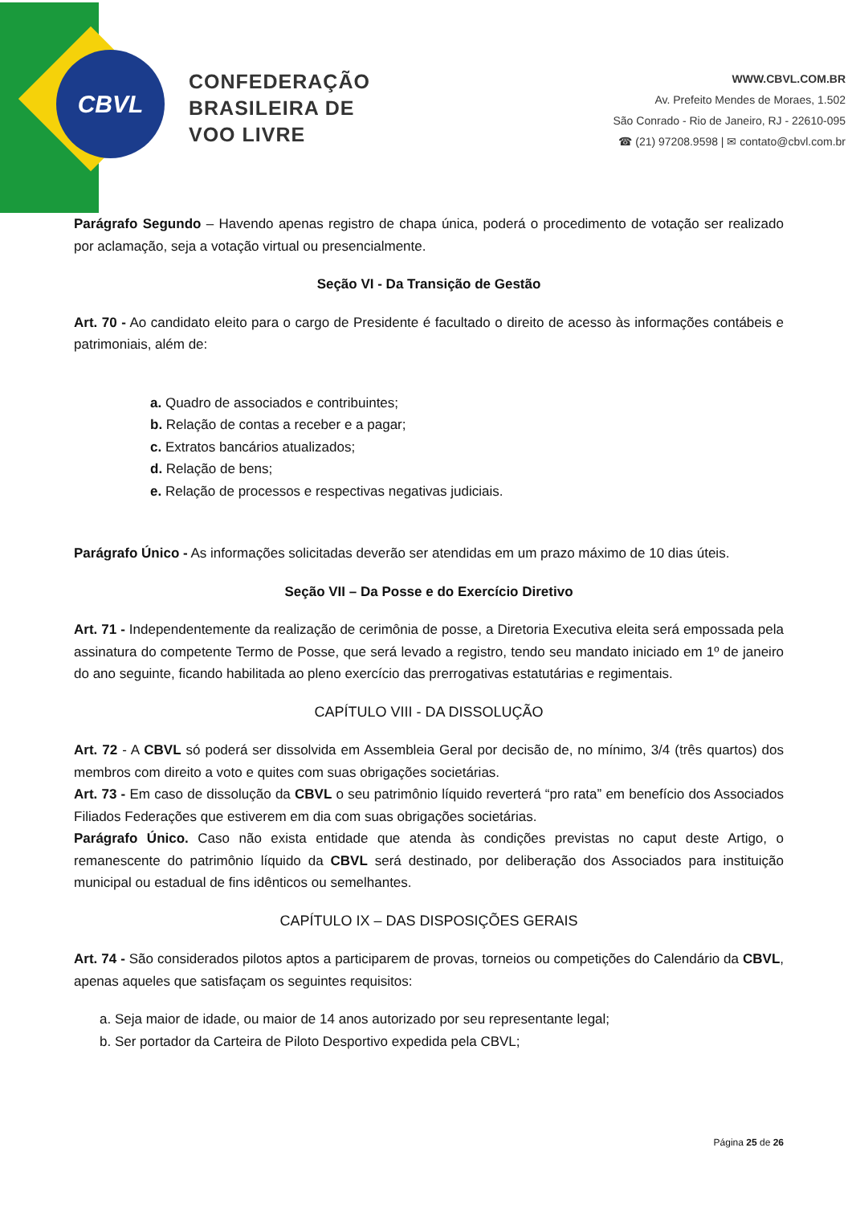CBVL
CONFEDERAÇÃO
BRASILEIRA DE
VOO LIVRE
WWW.CBVL.COM.BR
Av. Prefeito Mendes de Moraes, 1.502
São Conrado - Rio de Janeiro, RJ - 22610-095
☎ (21) 97208.9598 | ✉ contato@cbvl.com.br
Parágrafo Segundo – Havendo apenas registro de chapa única, poderá o procedimento de votação ser realizado por aclamação, seja a votação virtual ou presencialmente.
Seção VI - Da Transição de Gestão
Art. 70 - Ao candidato eleito para o cargo de Presidente é facultado o direito de acesso às informações contábeis e patrimoniais, além de:
a. Quadro de associados e contribuintes;
b. Relação de contas a receber e a pagar;
c. Extratos bancários atualizados;
d. Relação de bens;
e. Relação de processos e respectivas negativas judiciais.
Parágrafo Único - As informações solicitadas deverão ser atendidas em um prazo máximo de 10 dias úteis.
Seção VII – Da Posse e do Exercício Diretivo
Art. 71 - Independentemente da realização de cerimônia de posse, a Diretoria Executiva eleita será empossada pela assinatura do competente Termo de Posse, que será levado a registro, tendo seu mandato iniciado em 1º de janeiro do ano seguinte, ficando habilitada ao pleno exercício das prerrogativas estatutárias e regimentais.
CAPÍTULO VIII - DA DISSOLUÇÃO
Art. 72 - A CBVL só poderá ser dissolvida em Assembleia Geral por decisão de, no mínimo, 3/4 (três quartos) dos membros com direito a voto e quites com suas obrigações societárias.
Art. 73 - Em caso de dissolução da CBVL o seu patrimônio líquido reverterá “pro rata” em benefício dos Associados Filiados Federações que estiverem em dia com suas obrigações societárias.
Parágrafo Único. Caso não exista entidade que atenda às condições previstas no caput deste Artigo, o remanescente do patrimônio líquido da CBVL será destinado, por deliberação dos Associados para instituição municipal ou estadual de fins idênticos ou semelhantes.
CAPÍTULO IX – DAS DISPOSIÇÕES GERAIS
Art. 74 - São considerados pilotos aptos a participarem de provas, torneios ou competições do Calendário da CBVL, apenas aqueles que satisfaçam os seguintes requisitos:
a. Seja maior de idade, ou maior de 14 anos autorizado por seu representante legal;
b. Ser portador da Carteira de Piloto Desportivo expedida pela CBVL;
Página 25 de 26